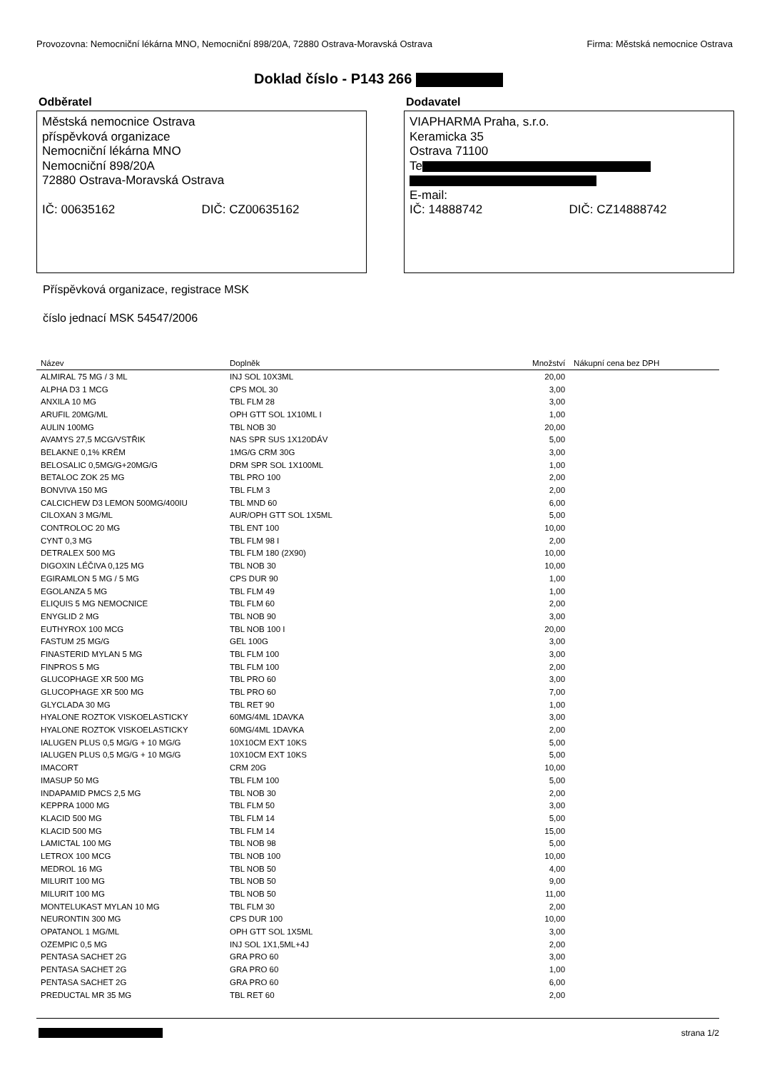Provozovna: Nemocniční lékárna MNO, Nemocniční 898/20A, 72880 Ostrava-Moravská Ostrava Firma: Městská nemocnice Ostrava
Doklad číslo - P143 266
Odběratel
Městská nemocnice Ostrava
příspěvková organizace
Nemocniční lékárna MNO
Nemocniční 898/20A
72880 Ostrava-Moravská Ostrava
IČ: 00635162 DIČ: CZ00635162
Dodavatel
VIAPHARMA Praha, s.r.o.
Keramicka 35
Ostrava 71100
Te
E-mail:
IČ: 14888742 DIČ: CZ14888742
Příspěvková organizace, registrace MSK
číslo jednací MSK 54547/2006
| Název | Doplněk | Množství | Nákupní cena bez DPH |
| --- | --- | --- | --- |
| ALMIRAL 75 MG / 3 ML | INJ SOL 10X3ML | 20,00 | |
| ALPHA D3 1 MCG | CPS MOL 30 | 3,00 | |
| ANXILA 10 MG | TBL FLM 28 | 3,00 | |
| ARUFIL 20MG/ML | OPH GTT SOL 1X10ML I | 1,00 | |
| AULIN 100MG | TBL NOB 30 | 20,00 | |
| AVAMYS 27,5 MCG/VSTŘIK | NAS SPR SUS 1X120DÁV | 5,00 | |
| BELAKNE 0,1% KRÉM | 1MG/G CRM 30G | 3,00 | |
| BELOSALIC 0,5MG/G+20MG/G | DRM SPR SOL 1X100ML | 1,00 | |
| BETALOC ZOK 25 MG | TBL PRO 100 | 2,00 | |
| BONVIVA 150 MG | TBL FLM 3 | 2,00 | |
| CALCICHEW D3 LEMON 500MG/400IU | TBL MND 60 | 6,00 | |
| CILOXAN 3 MG/ML | AUR/OPH GTT SOL 1X5ML | 5,00 | |
| CONTROLOC 20 MG | TBL ENT 100 | 10,00 | |
| CYNT 0,3 MG | TBL FLM 98 I | 2,00 | |
| DETRALEX 500 MG | TBL FLM 180 (2X90) | 10,00 | |
| DIGOXIN LÉČIVA 0,125 MG | TBL NOB 30 | 10,00 | |
| EGIRAMLON 5 MG / 5 MG | CPS DUR 90 | 1,00 | |
| EGOLANZA 5 MG | TBL FLM 49 | 1,00 | |
| ELIQUIS 5 MG NEMOCNICE | TBL FLM 60 | 2,00 | |
| ENYGLID 2 MG | TBL NOB 90 | 3,00 | |
| EUTHYROX 100 MCG | TBL NOB 100 I | 20,00 | |
| FASTUM 25 MG/G | GEL 100G | 3,00 | |
| FINASTERID MYLAN 5 MG | TBL FLM 100 | 3,00 | |
| FINPROS 5 MG | TBL FLM 100 | 2,00 | |
| GLUCOPHAGE XR 500 MG | TBL PRO 60 | 3,00 | |
| GLUCOPHAGE XR 500 MG | TBL PRO 60 | 7,00 | |
| GLYCLADA 30 MG | TBL RET 90 | 1,00 | |
| HYALONE ROZTOK VISKOELASTICKY | 60MG/4ML 1DAVKA | 3,00 | |
| HYALONE ROZTOK VISKOELASTICKY | 60MG/4ML 1DAVKA | 2,00 | |
| IALUGEN PLUS 0,5 MG/G + 10 MG/G | 10X10CM EXT 10KS | 5,00 | |
| IALUGEN PLUS 0,5 MG/G + 10 MG/G | 10X10CM EXT 10KS | 5,00 | |
| IMACORT | CRM 20G | 10,00 | |
| IMASUP 50 MG | TBL FLM 100 | 5,00 | |
| INDAPAMID PMCS 2,5 MG | TBL NOB 30 | 2,00 | |
| KEPPRA 1000 MG | TBL FLM 50 | 3,00 | |
| KLACID 500 MG | TBL FLM 14 | 5,00 | |
| KLACID 500 MG | TBL FLM 14 | 15,00 | |
| LAMICTAL 100 MG | TBL NOB 98 | 5,00 | |
| LETROX 100 MCG | TBL NOB 100 | 10,00 | |
| MEDROL 16 MG | TBL NOB 50 | 4,00 | |
| MILURIT 100 MG | TBL NOB 50 | 9,00 | |
| MILURIT 100 MG | TBL NOB 50 | 11,00 | |
| MONTELUKAST MYLAN 10 MG | TBL FLM 30 | 2,00 | |
| NEURONTIN 300 MG | CPS DUR 100 | 10,00 | |
| OPATANOL 1 MG/ML | OPH GTT SOL 1X5ML | 3,00 | |
| OZEMPIC 0,5 MG | INJ SOL 1X1,5ML+4J | 2,00 | |
| PENTASA SACHET 2G | GRA PRO 60 | 3,00 | |
| PENTASA SACHET 2G | GRA PRO 60 | 1,00 | |
| PENTASA SACHET 2G | GRA PRO 60 | 6,00 | |
| PREDUCTAL MR 35 MG | TBL RET 60 | 2,00 | |
strana 1/2